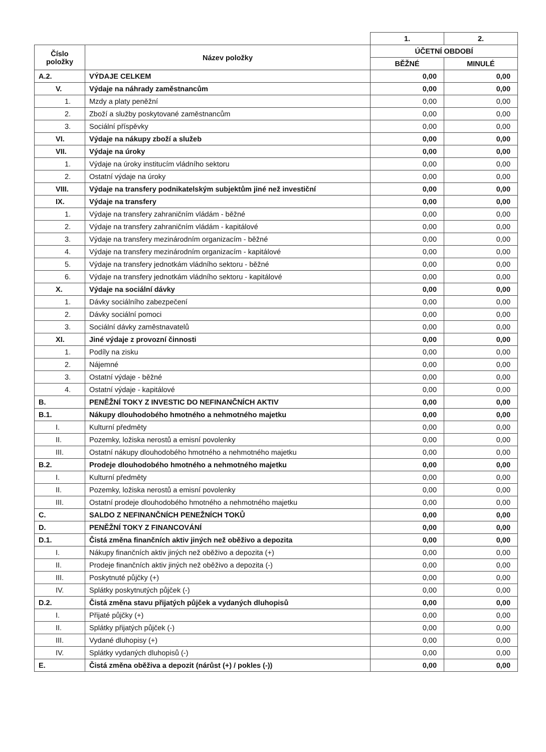| | | 1. | 2. |
| Číslo položky | Název položky | ÚČETNÍ OBDOBÍ | |
| | | BĚŽNÉ | MINULÉ |
| A.2. | VÝDAJE CELKEM | 0,00 | 0,00 |
| V. | Výdaje na náhrady zaměstnancům | 0,00 | 0,00 |
| 1. | Mzdy a platy peněžní | 0,00 | 0,00 |
| 2. | Zboží a služby poskytované zaměstnancům | 0,00 | 0,00 |
| 3. | Sociální příspěvky | 0,00 | 0,00 |
| VI. | Výdaje na nákupy zboží a služeb | 0,00 | 0,00 |
| VII. | Výdaje na úroky | 0,00 | 0,00 |
| 1. | Výdaje na úroky institucím vládního sektoru | 0,00 | 0,00 |
| 2. | Ostatní výdaje na úroky | 0,00 | 0,00 |
| VIII. | Výdaje na transfery podnikatelským subjektům jiné než investiční | 0,00 | 0,00 |
| IX. | Výdaje na transfery | 0,00 | 0,00 |
| 1. | Výdaje na transfery zahraničním vládám - běžné | 0,00 | 0,00 |
| 2. | Výdaje na transfery zahraničním vládám - kapitálové | 0,00 | 0,00 |
| 3. | Výdaje na transfery mezinárodním organizacím - běžné | 0,00 | 0,00 |
| 4. | Výdaje na transfery mezinárodním organizacím - kapitálové | 0,00 | 0,00 |
| 5. | Výdaje na transfery jednotkám vládního sektoru - běžné | 0,00 | 0,00 |
| 6. | Výdaje na transfery jednotkám vládního sektoru - kapitálové | 0,00 | 0,00 |
| X. | Výdaje na sociální dávky | 0,00 | 0,00 |
| 1. | Dávky sociálního zabezpečení | 0,00 | 0,00 |
| 2. | Dávky sociální pomoci | 0,00 | 0,00 |
| 3. | Sociální dávky zaměstnavatelů | 0,00 | 0,00 |
| XI. | Jiné výdaje z provozní činnosti | 0,00 | 0,00 |
| 1. | Podíly na zisku | 0,00 | 0,00 |
| 2. | Nájemné | 0,00 | 0,00 |
| 3. | Ostatní výdaje - běžné | 0,00 | 0,00 |
| 4. | Ostatní výdaje - kapitálové | 0,00 | 0,00 |
| B. | PENĚŽNÍ TOKY Z INVESTIC DO NEFINANČNÍCH AKTIV | 0,00 | 0,00 |
| B.1. | Nákupy dlouhodobého hmotného a nehmotného majetku | 0,00 | 0,00 |
| I. | Kulturní předměty | 0,00 | 0,00 |
| II. | Pozemky, ložiska nerostů a emisní povolenky | 0,00 | 0,00 |
| III. | Ostatní nákupy dlouhodobého hmotného a nehmotného majetku | 0,00 | 0,00 |
| B.2. | Prodeje dlouhodobého hmotného a nehmotného majetku | 0,00 | 0,00 |
| I. | Kulturní předměty | 0,00 | 0,00 |
| II. | Pozemky, ložiska nerostů a emisní povolenky | 0,00 | 0,00 |
| III. | Ostatní prodeje dlouhodobého hmotného a nehmotného majetku | 0,00 | 0,00 |
| C. | SALDO Z NEFINANČNÍCH PENEŽNÍCH TOKŮ | 0,00 | 0,00 |
| D. | PENĚŽNÍ TOKY Z FINANCOVÁNÍ | 0,00 | 0,00 |
| D.1. | Čistá změna finančních aktiv jiných než oběživo a depozita | 0,00 | 0,00 |
| I. | Nákupy finančních aktiv jiných než oběživo a depozita (+) | 0,00 | 0,00 |
| II. | Prodeje finančních aktiv jiných než oběživo a depozita (-) | 0,00 | 0,00 |
| III. | Poskytnuté půjčky (+) | 0,00 | 0,00 |
| IV. | Splátky poskytnutých půjček (-) | 0,00 | 0,00 |
| D.2. | Čistá změna stavu přijatých půjček a vydaných dluhopisů | 0,00 | 0,00 |
| I. | Přijaté půjčky (+) | 0,00 | 0,00 |
| II. | Splátky přijatých půjček (-) | 0,00 | 0,00 |
| III. | Vydané dluhopisy (+) | 0,00 | 0,00 |
| IV. | Splátky vydaných dluhopisů (-) | 0,00 | 0,00 |
| E. | Čistá změna oběživa a depozit (nárůst (+) / pokles (-)) | 0,00 | 0,00 |